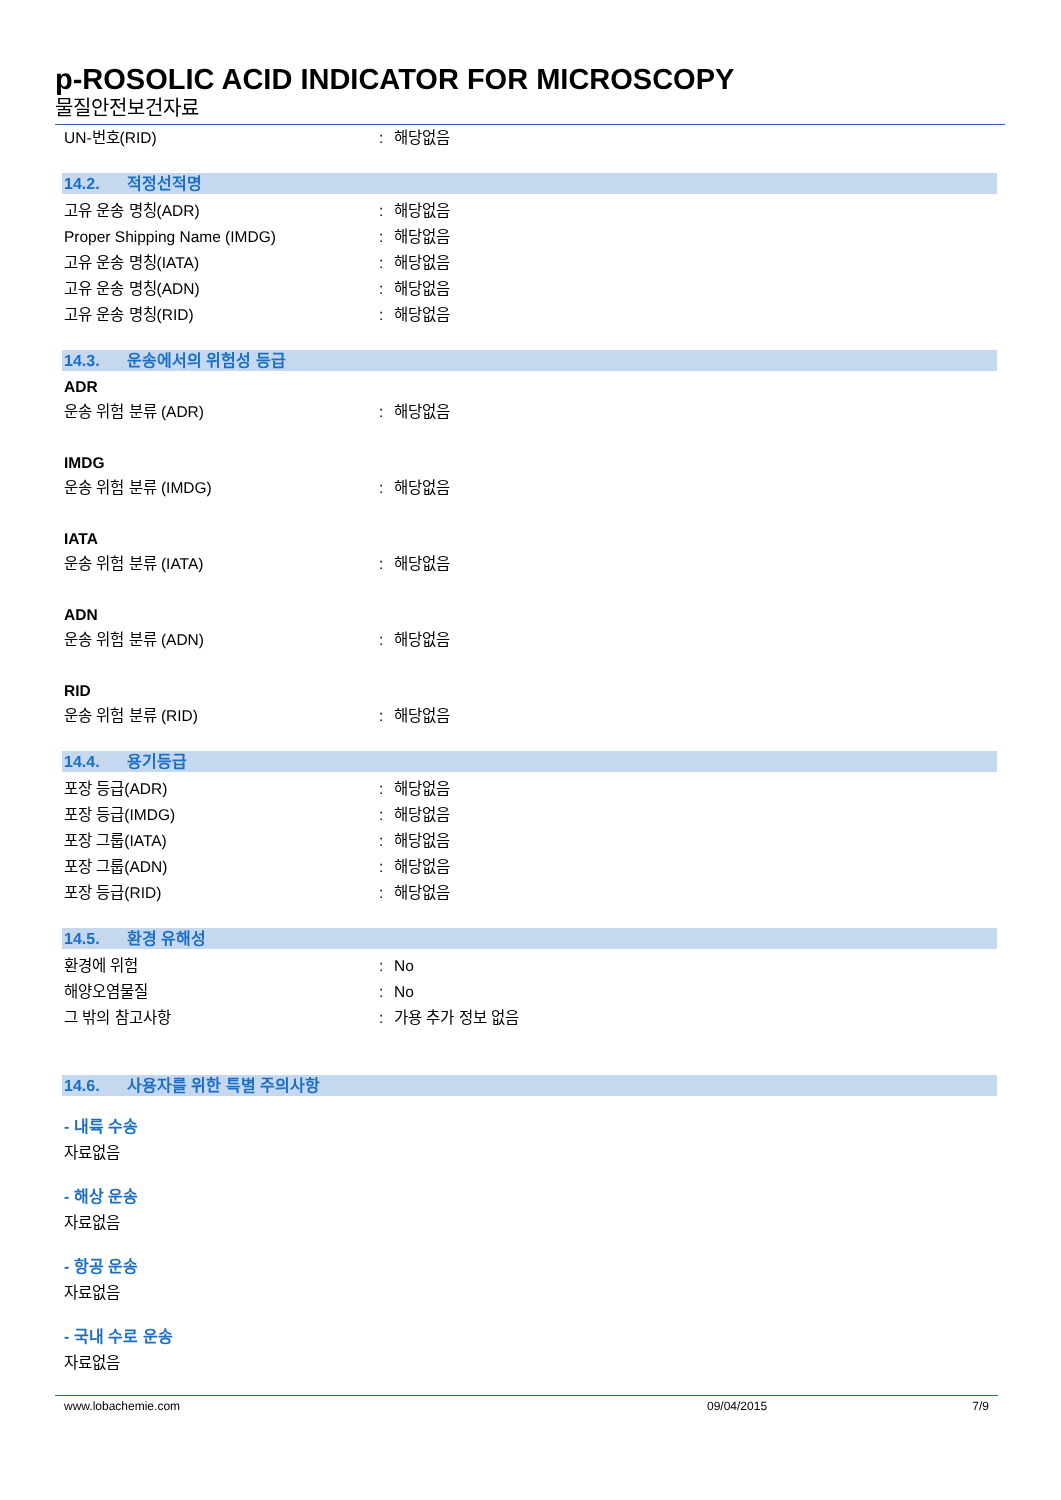p-ROSOLIC ACID INDICATOR FOR MICROSCOPY
물질안전보건자료
UN-번호(RID) : 해당없음
14.2. 적정선적명
고유 운송 명칭(ADR) : 해당없음
Proper Shipping Name (IMDG) : 해당없음
고유 운송 명칭(IATA) : 해당없음
고유 운송 명칭(ADN) : 해당없음
고유 운송 명칭(RID) : 해당없음
14.3. 운송에서의 위험성 등급
ADR
운송 위험 분류 (ADR) : 해당없음
IMDG
운송 위험 분류 (IMDG) : 해당없음
IATA
운송 위험 분류 (IATA) : 해당없음
ADN
운송 위험 분류 (ADN) : 해당없음
RID
운송 위험 분류 (RID) : 해당없음
14.4. 용기등급
포장 등급(ADR) : 해당없음
포장 등급(IMDG) : 해당없음
포장 그룹(IATA) : 해당없음
포장 그룹(ADN) : 해당없음
포장 등급(RID) : 해당없음
14.5. 환경 유해성
환경에 위험 : No
해양오염물질 : No
그 밖의 참고사항 : 가용 추가 정보 없음
14.6. 사용자를 위한 특별 주의사항
- 내륙 수송
자료없음
- 해상 운송
자료없음
- 항공 운송
자료없음
- 국내 수로 운송
자료없음
www.lobachemie.com 09/04/2015 7/9